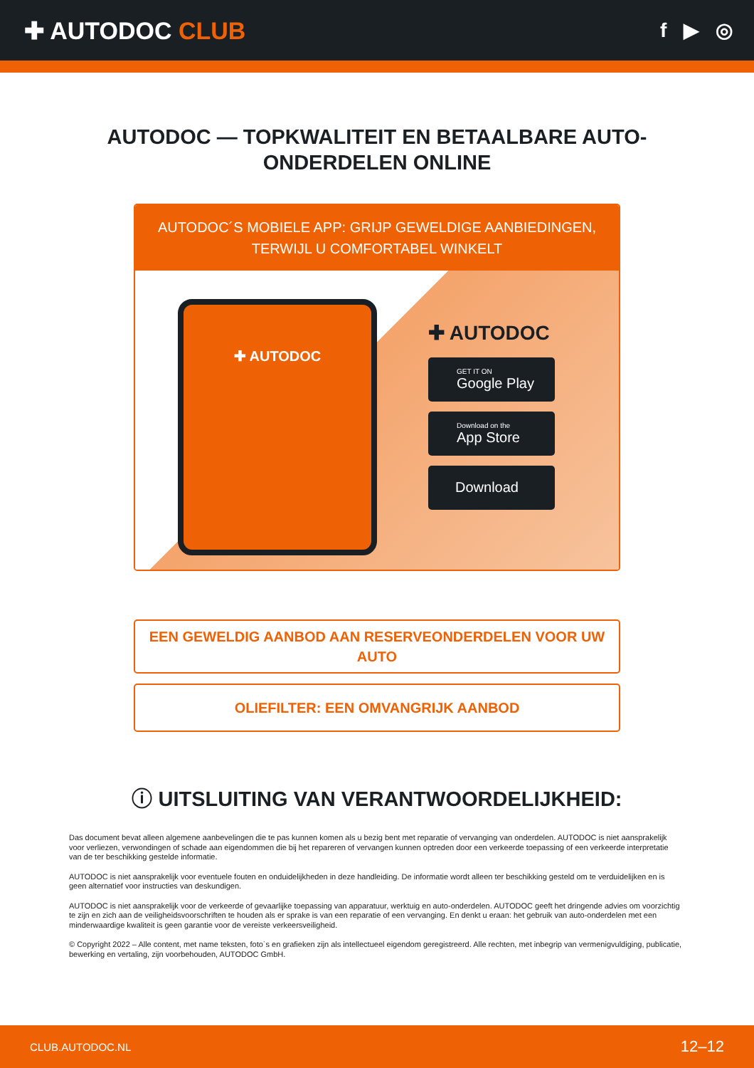✚ AUTODOC CLUB
f ▶ ◎
AUTODOC — TOPKWALITEIT EN BETAALBARE AUTO-ONDERDELEN ONLINE
AUTODOC´S MOBIELE APP: GRIJP GEWELDIGE AANBIEDINGEN, TERWIJL U COMFORTABEL WINKELT
✚ AUTODOC
✚ AUTODOC
GET IT ON
Google Play
Download on the
App Store
Download
EEN GEWELDIG AANBOD AAN RESERVEONDERDELEN VOOR UW AUTO
OLIEFILTER: EEN OMVANGRIJK AANBOD
ⓘ UITSLUITING VAN VERANTWOORDELIJKHEID:
Das document bevat alleen algemene aanbevelingen die te pas kunnen komen als u bezig bent met reparatie of vervanging van onderdelen. AUTODOC is niet aansprakelijk voor verliezen, verwondingen of schade aan eigendommen die bij het repareren of vervangen kunnen optreden door een verkeerde toepassing of een verkeerde interpretatie van de ter beschikking gestelde informatie.
AUTODOC is niet aansprakelijk voor eventuele fouten en onduidelijkheden in deze handleiding. De informatie wordt alleen ter beschikking gesteld om te verduidelijken en is geen alternatief voor instructies van deskundigen.
AUTODOC is niet aansprakelijk voor de verkeerde of gevaarlijke toepassing van apparatuur, werktuig en auto-onderdelen. AUTODOC geeft het dringende advies om voorzichtig te zijn en zich aan de veiligheidsvoorschriften te houden als er sprake is van een reparatie of een vervanging. En denkt u eraan: het gebruik van auto-onderdelen met een minderwaardige kwaliteit is geen garantie voor de vereiste verkeersveiligheid.
© Copyright 2022 – Alle content, met name teksten, foto`s en grafieken zijn als intellectueel eigendom geregistreerd. Alle rechten, met inbegrip van vermenigvuldiging, publicatie, bewerking en vertaling, zijn voorbehouden, AUTODOC GmbH.
CLUB.AUTODOC.NL 12–12